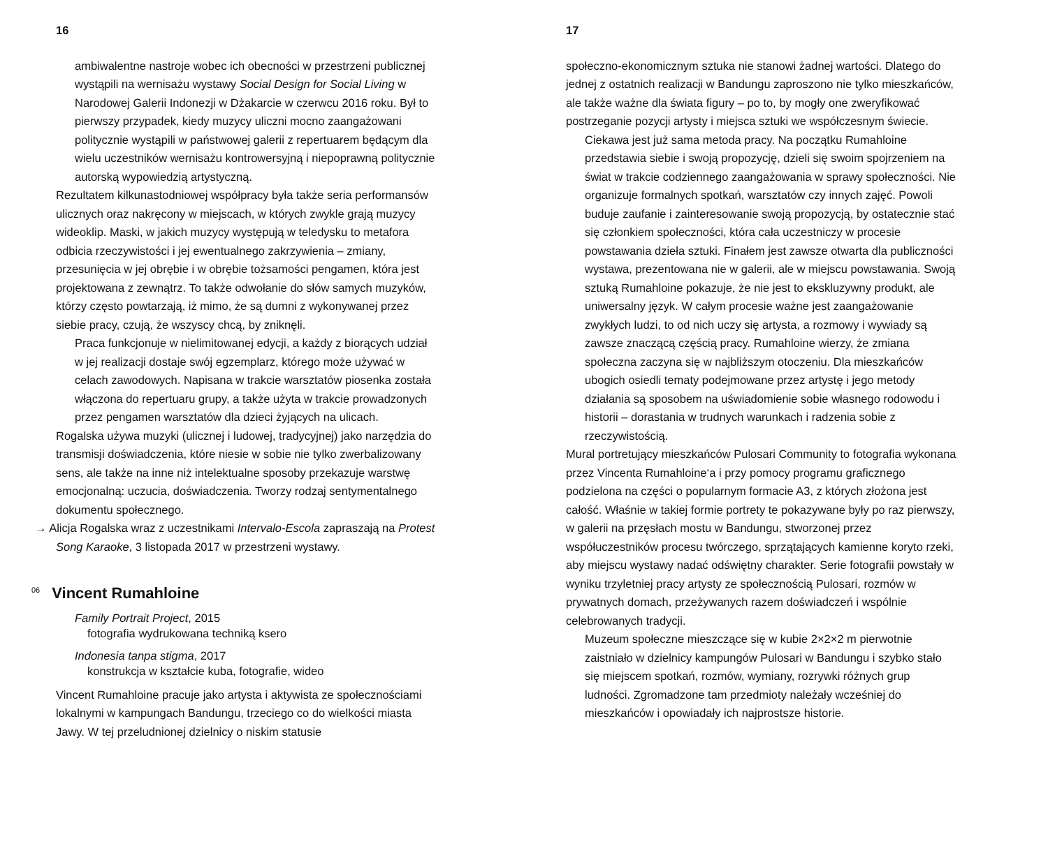16
ambiwalentne nastroje wobec ich obecności w przestrzeni publicznej wystąpili na wernisażu wystawy Social Design for Social Living w Narodowej Galerii Indonezji w Dżakarcie w czerwcu 2016 roku. Był to pierwszy przypadek, kiedy muzycy uliczni mocno zaangażowani politycznie wystąpili w państwowej galerii z repertuarem będącym dla wielu uczestników wernisażu kontrowersyjną i niepoprawną politycznie autorską wypowiedzią artystyczną.
Rezultatem kilkunastodniowej współpracy była także seria performansów ulicznych oraz nakręcony w miejscach, w których zwykle grają muzycy wideoklip. Maski, w jakich muzycy występują w teledysku to metafora odbicia rzeczywistości i jej ewentualnego zakrzywienia – zmiany, przesunięcia w jej obrębie i w obrębie tożsamości pengamen, która jest projektowana z zewnątrz. To także odwołanie do słów samych muzyków, którzy często powtarzają, iż mimo, że są dumni z wykonywanej przez siebie pracy, czują, że wszyscy chcą, by zniknęli.
Praca funkcjonuje w nielimitowanej edycji, a każdy z biorących udział w jej realizacji dostaje swój egzemplarz, którego może używać w celach zawodowych. Napisana w trakcie warsztatów piosenka została włączona do repertuaru grupy, a także użyta w trakcie prowadzonych przez pengamen warsztatów dla dzieci żyjących na ulicach.
Rogalska używa muzyki (ulicznej i ludowej, tradycyjnej) jako narzędzia do transmisji doświadczenia, które niesie w sobie nie tylko zwerbalizowany sens, ale także na inne niż intelektualne sposoby przekazuje warstwę emocjonalną: uczucia, doświadczenia. Tworzy rodzaj sentymentalnego dokumentu społecznego.
→ Alicja Rogalska wraz z uczestnikami Intervalo-Escola zapraszają na Protest Song Karaoke, 3 listopada 2017 w przestrzeni wystawy.
<sup>06</sup> Vincent Rumahloine
Family Portrait Project, 2015
fotografia wydrukowana techniką ksero
Indonesia tanpa stigma, 2017
konstrukcja w kształcie kuba, fotografie, wideo
Vincent Rumahloine pracuje jako artysta i aktywista ze społecznościami lokalnymi w kampungach Bandungu, trzeciego co do wielkości miasta Jawy. W tej przeludnionej dzielnicy o niskim statusie
17
społeczno-ekonomicznym sztuka nie stanowi żadnej wartości. Dlatego do jednej z ostatnich realizacji w Bandungu zaproszono nie tylko mieszkańców, ale także ważne dla świata figury – po to, by mogły one zweryfikować postrzeganie pozycji artysty i miejsca sztuki we współczesnym świecie.
Ciekawa jest już sama metoda pracy. Na początku Rumahloine przedstawia siebie i swoją propozycję, dzieli się swoim spojrzeniem na świat w trakcie codziennego zaangażowania w sprawy społeczności. Nie organizuje formalnych spotkań, warsztatów czy innych zajęć. Powoli buduje zaufanie i zainteresowanie swoją propozycją, by ostatecznie stać się członkiem społeczności, która cała uczestniczy w procesie powstawania dzieła sztuki. Finałem jest zawsze otwarta dla publiczności wystawa, prezentowana nie w galerii, ale w miejscu powstawania. Swoją sztuką Rumahloine pokazuje, że nie jest to ekskluzywny produkt, ale uniwersalny język. W całym procesie ważne jest zaangażowanie zwykłych ludzi, to od nich uczy się artysta, a rozmowy i wywiady są zawsze znaczącą częścią pracy. Rumahloine wierzy, że zmiana społeczna zaczyna się w najbliższym otoczeniu. Dla mieszkańców ubogich osiedli tematy podejmowane przez artystę i jego metody działania są sposobem na uświadomienie sobie własnego rodowodu i historii – dorastania w trudnych warunkach i radzenia sobie z rzeczywistością.
Mural portretujący mieszkańców Pulosari Community to fotografia wykonana przez Vincenta Rumahloine‘a i przy pomocy programu graficznego podzielona na części o popularnym formacie A3, z których złożona jest całość. Właśnie w takiej formie portrety te pokazywane były po raz pierwszy, w galerii na przęsłach mostu w Bandungu, stworzonej przez współuczestników procesu twórczego, sprzątających kamienne koryto rzeki, aby miejscu wystawy nadać odświętny charakter. Serie fotografii powstały w wyniku trzyletniej pracy artysty ze społecznością Pulosari, rozmów w prywatnych domach, przeżywanych razem doświadczeń i wspólnie celebrowanych tradycji.
Muzeum społeczne mieszczące się w kubie 2×2×2 m pierwotnie zaistniało w dzielnicy kampungów Pulosari w Bandungu i szybko stało się miejscem spotkań, rozmów, wymiany, rozrywki różnych grup ludności. Zgromadzone tam przedmioty należały wcześniej do mieszkańców i opowiadały ich najprostsze historie.